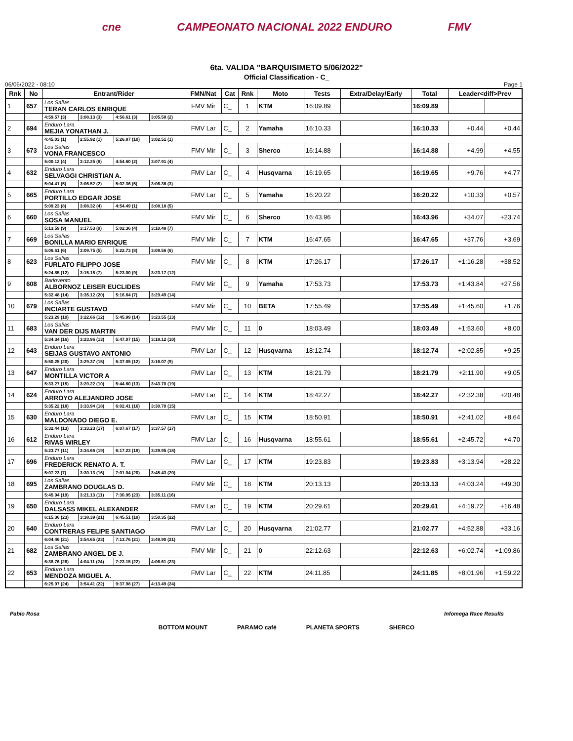cne CAMPEONATO NACIONAL 2022 ENDURO FMV
6ta. VALIDA "BARQUISIMETO 5/06/2022"
Official Classification - C_
06/06/2022 - 08:10 Page 1
| Rnk | No | Entrant/Rider | | | | FMN/Nat | Cat | Rnk | Moto | Tests | Extra/Delay/Early | Total | Leader<diff>Prev | |
| --- | --- | --- | --- | --- | --- | --- | --- | --- | --- | --- | --- | --- | --- | --- |
| 1 | 657 | Los Salias TERAN CARLOS ENRIQUE | | | | FMV Mir | C_ | 1 | KTM | 16:09.89 | | 16:09.89 | | |
| | | 4:59.57 (3) | 3:08.13 (3) | 4:56.61 (3) | 3:05.58 (2) | | | | | | | | | |
| 2 | 694 | Enduro Lara MEJIA YONATHAN J. | | | | FMV Lar | C_ | 2 | Yamaha | 16:10.33 | | 16:10.33 | +0.44 | +0.44 |
| | | 4:45.03 (1) | 2:55.92 (1) | 5:26.87 (10) | 3:02.51 (1) | | | | | | | | | |
| 3 | 673 | Los Salias VONA FRANCESCO | | | | FMV Mir | C_ | 3 | Sherco | 16:14.88 | | 16:14.88 | +4.99 | +4.55 |
| | | 5:00.12 (4) | 3:12.25 (6) | 4:54.60 (2) | 3:07.91 (4) | | | | | | | | | |
| 4 | 632 | Enduro Lara SELVAGGI CHRISTIAN A. | | | | FMV Lar | C_ | 4 | Husqvarna | 16:19.65 | | 16:19.65 | +9.76 | +4.77 |
| | | 5:04.41 (5) | 3:06.52 (2) | 5:02.36 (5) | 3:06.36 (3) | | | | | | | | | |
| 5 | 665 | Enduro Lara PORTILLO EDGAR JOSE | | | | FMV Lar | C_ | 5 | Yamaha | 16:20.22 | | 16:20.22 | +10.33 | +0.57 |
| | | 5:09.23 (8) | 3:08.32 (4) | 4:54.49 (1) | 3:08.18 (5) | | | | | | | | | |
| 6 | 660 | Los Salias SOSA MANUEL | | | | FMV Mir | C_ | 6 | Sherco | 16:43.96 | | 16:43.96 | +34.07 | +23.74 |
| | | 5:13.59 (9) | 3:17.53 (9) | 5:02.36 (4) | 3:10.48 (7) | | | | | | | | | |
| 7 | 669 | Los Salias BONILLA MARIO ENRIQUE | | | | FMV Mir | C_ | 7 | KTM | 16:47.65 | | 16:47.65 | +37.76 | +3.69 |
| | | 5:06.61 (6) | 3:09.75 (5) | 5:22.73 (8) | 3:08.56 (6) | | | | | | | | | |
| 8 | 623 | Los Salias FURLATO FILIPPO JOSE | | | | FMV Mir | C_ | 8 | KTM | 17:26.17 | | 17:26.17 | +1:16.28 | +38.52 |
| | | 5:24.85 (12) | 3:15.15 (7) | 5:23.00 (9) | 3:23.17 (12) | | | | | | | | | |
| 9 | 608 | Barlovento ALBORNOZ LEISER EUCLIDES | | | | FMV Mir | C_ | 9 | Yamaha | 17:53.73 | | 17:53.73 | +1:43.84 | +27.56 |
| | | 5:32.48 (14) | 3:35.12 (20) | 5:16.64 (7) | 3:29.49 (14) | | | | | | | | | |
| 10 | 679 | Los Salias INCIARTE GUSTAVO | | | | FMV Mir | C_ | 10 | BETA | 17:55.49 | | 17:55.49 | +1:45.60 | +1.76 |
| | | 5:23.29 (10) | 3:22.66 (12) | 5:45.99 (14) | 3:23.55 (13) | | | | | | | | | |
| 11 | 683 | Los Salias VAN DER DIJS MARTIN | | | | FMV Mir | C_ | 11 | 0 | 18:03.49 | | 18:03.49 | +1:53.60 | +8.00 |
| | | 5:34.34 (16) | 3:23.96 (13) | 5:47.07 (15) | 3:18.12 (10) | | | | | | | | | |
| 12 | 643 | Enduro Lara SEIJAS GUSTAVO ANTONIO | | | | FMV Lar | C_ | 12 | Husqvarna | 18:12.74 | | 18:12.74 | +2:02.85 | +9.25 |
| | | 5:50.25 (20) | 3:29.37 (15) | 5:37.05 (12) | 3:16.07 (9) | | | | | | | | | |
| 13 | 647 | Enduro Lara MONTILLA VICTOR A | | | | FMV Lar | C_ | 13 | KTM | 18:21.79 | | 18:21.79 | +2:11.90 | +9.05 |
| | | 5:33.27 (15) | 3:20.22 (10) | 5:44.60 (13) | 3:43.70 (19) | | | | | | | | | |
| 14 | 624 | Enduro Lara ARROYO ALEJANDRO JOSE | | | | FMV Lar | C_ | 14 | KTM | 18:42.27 | | 18:42.27 | +2:32.38 | +20.48 |
| | | 5:35.22 (18) | 3:33.94 (18) | 6:02.41 (16) | 3:30.70 (15) | | | | | | | | | |
| 15 | 630 | Enduro Lara MALDONADO DIEGO E. | | | | FMV Lar | C_ | 15 | KTM | 18:50.91 | | 18:50.91 | +2:41.02 | +8.64 |
| | | 5:32.44 (13) | 3:33.23 (17) | 6:07.67 (17) | 3:37.57 (17) | | | | | | | | | |
| 16 | 612 | Enduro Lara RIVAS WIRLEY | | | | FMV Lar | C_ | 16 | Husqvarna | 18:55.61 | | 18:55.61 | +2:45.72 | +4.70 |
| | | 5:23.77 (11) | 3:34.66 (19) | 6:17.23 (18) | 3:39.95 (18) | | | | | | | | | |
| 17 | 696 | Enduro Lara FREDERICK RENATO A. T. | | | | FMV Lar | C_ | 17 | KTM | 19:23.83 | | 19:23.83 | +3:13.94 | +28.22 |
| | | 5:07.23 (7) | 3:30.13 (16) | 7:01.04 (20) | 3:45.43 (20) | | | | | | | | | |
| 18 | 695 | Los Salias ZAMBRANO DOUGLAS D. | | | | FMV Mir | C_ | 18 | KTM | 20:13.13 | | 20:13.13 | +4:03.24 | +49.30 |
| | | 5:45.94 (19) | 3:21.13 (11) | 7:30.95 (23) | 3:35.11 (16) | | | | | | | | | |
| 19 | 650 | Enduro Lara DALSASS MIKEL ALEXANDER | | | | FMV Lar | C_ | 19 | KTM | 20:29.61 | | 20:29.61 | +4:19.72 | +16.48 |
| | | 6:15.36 (23) | 3:38.39 (21) | 6:45.51 (19) | 3:50.35 (22) | | | | | | | | | |
| 20 | 640 | Enduro Lara CONTRERAS FELIPE SANTIAGO | | | | FMV Lar | C_ | 20 | Husqvarna | 21:02.77 | | 21:02.77 | +4:52.88 | +33.16 |
| | | 6:04.46 (21) | 3:54.65 (23) | 7:13.76 (21) | 3:49.90 (21) | | | | | | | | | |
| 21 | 682 | Los Salias ZAMBRANO ANGEL DE J. | | | | FMV Mir | C_ | 21 | 0 | 22:12.63 | | 22:12.63 | +6:02.74 | +1:09.86 |
| | | 6:38.76 (26) | 4:04.11 (24) | 7:23.15 (22) | 4:06.61 (23) | | | | | | | | | |
| 22 | 653 | Enduro Lara MENDOZA MIGUEL A. | | | | FMV Lar | C_ | 22 | KTM | 24:11.85 | | 24:11.85 | +8:01.96 | +1:59.22 |
| | | 6:25.97 (24) | 3:54.41 (22) | 9:37.98 (27) | 4:13.49 (24) | | | | | | | | | |
Pablo Rosa Infomega Race Results
BOTTOM MOUNT PARAMO café PLANETA SPORTS SHERCO